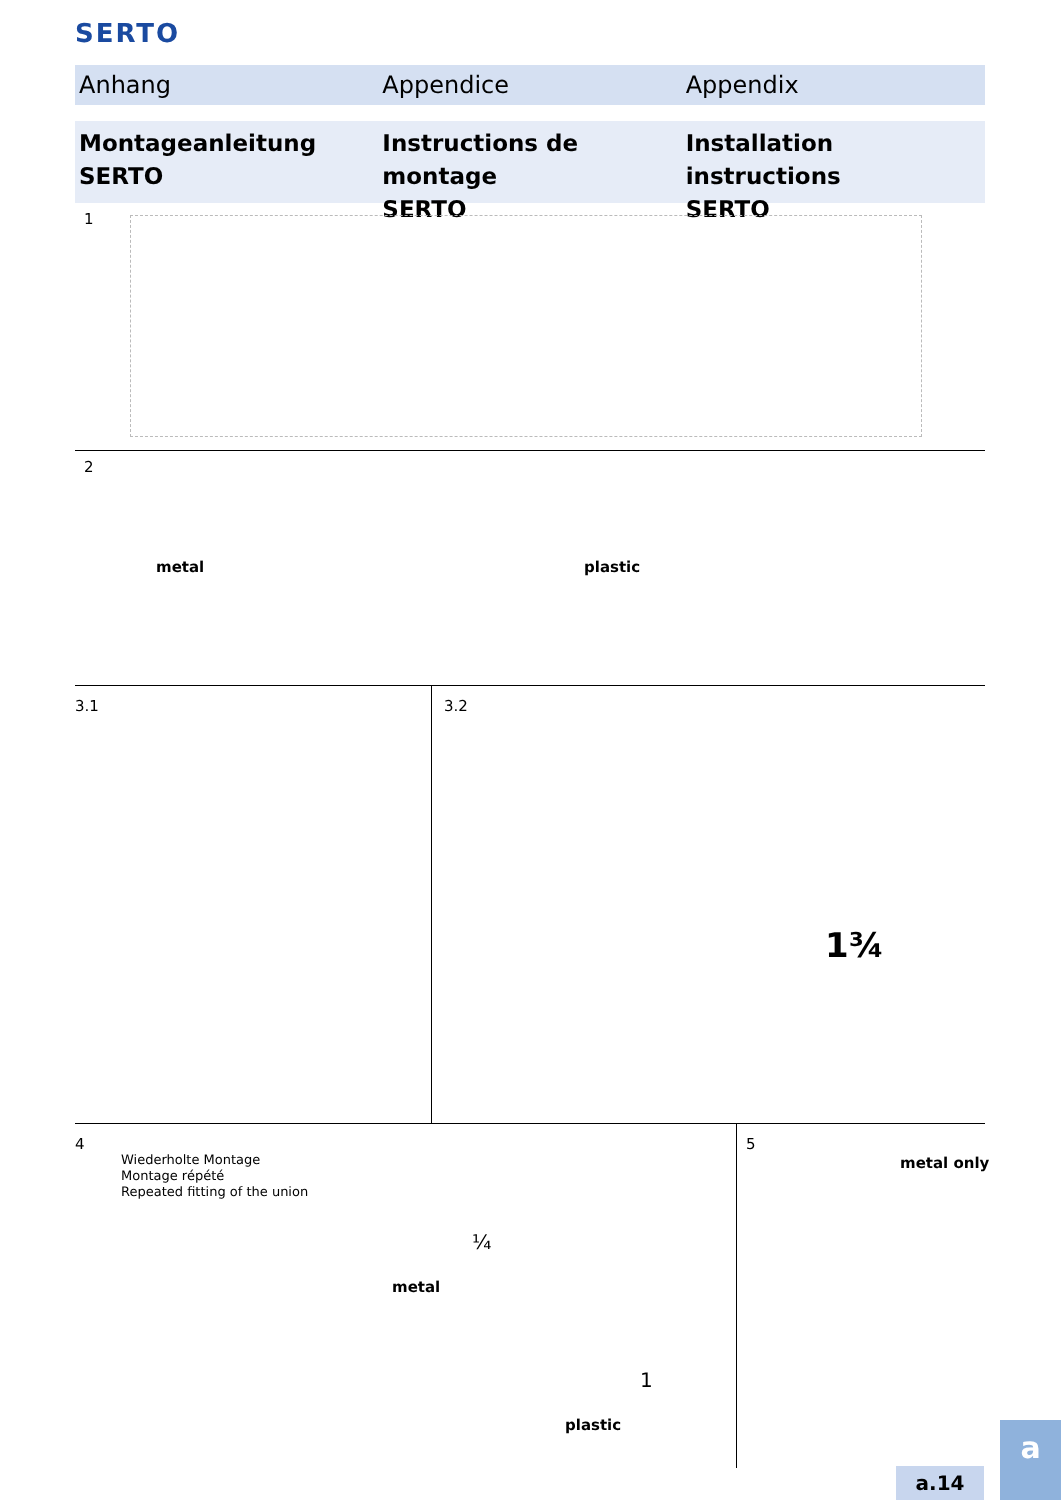SERTO
Anhang Appendice Appendix
Montageanleitung
SERTO
Instructions de montage
SERTO
Installation instructions
SERTO
1
2
metal plastic
3.1 3.2
1¾
4
Wiederholte Montage
Montage répété
Repeated fitting of the union
metal
¼
1
plastic
5
metal only
a.14
a